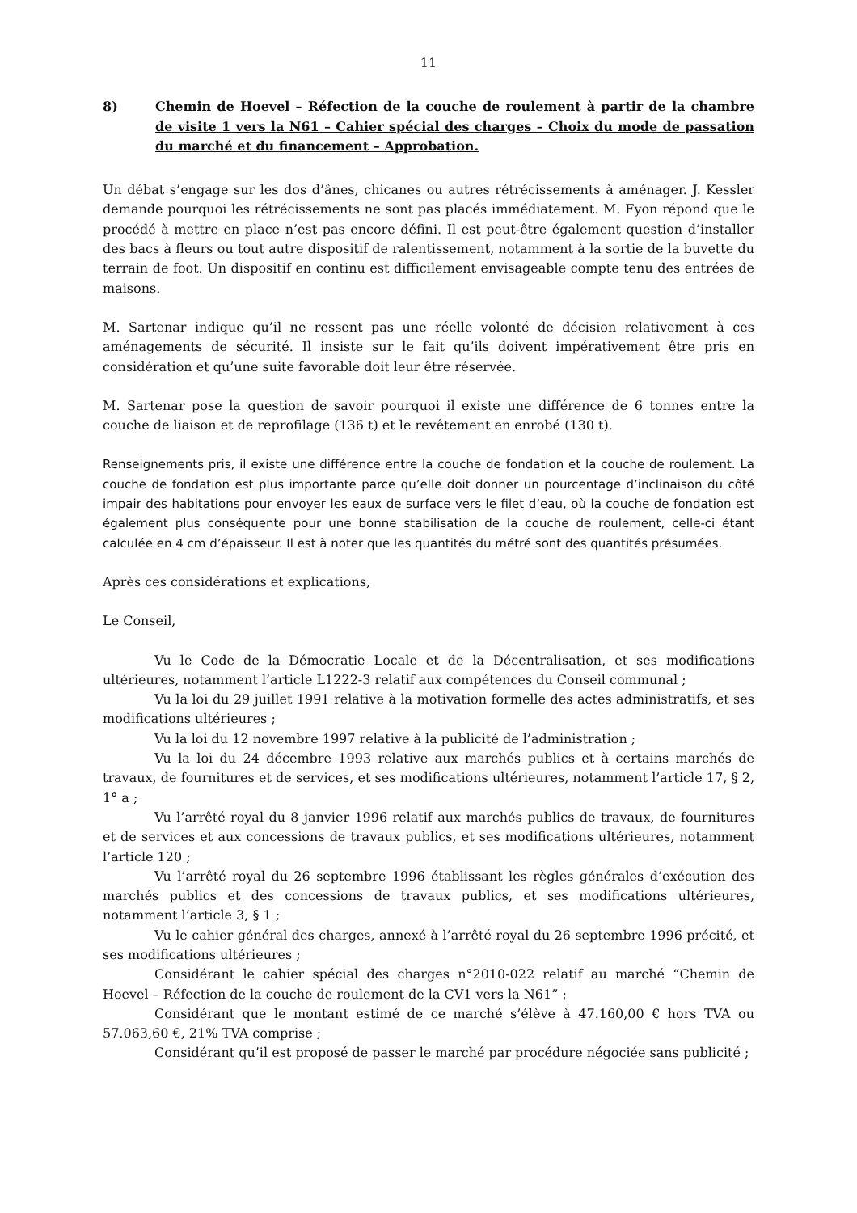11
8) Chemin de Hoevel – Réfection de la couche de roulement à partir de la chambre de visite 1 vers la N61 – Cahier spécial des charges – Choix du mode de passation du marché et du financement – Approbation.
Un débat s’engage sur les dos d’ânes, chicanes ou autres rétrécissements à aménager. J. Kessler demande pourquoi les rétrécissements ne sont pas placés immédiatement. M. Fyon répond que le procédé à mettre en place n’est pas encore défini. Il est peut-être également question d’installer des bacs à fleurs ou tout autre dispositif de ralentissement, notamment à la sortie de la buvette du terrain de foot. Un dispositif en continu est difficilement envisageable compte tenu des entrées de maisons.
M. Sartenar indique qu’il ne ressent pas une réelle volonté de décision relativement à ces aménagements de sécurité. Il insiste sur le fait qu’ils doivent impérativement être pris en considération et qu’une suite favorable doit leur être réservée.
M. Sartenar pose la question de savoir pourquoi il existe une différence de 6 tonnes entre la couche de liaison et de reprofilage (136 t) et le revêtement en enrobé (130 t).
Renseignements pris, il existe une différence entre la couche de fondation et la couche de roulement. La couche de fondation est plus importante parce qu’elle doit donner un pourcentage d’inclinaison du côté impair des habitations pour envoyer les eaux de surface vers le filet d’eau, où la couche de fondation est également plus conséquente pour une bonne stabilisation de la couche de roulement, celle-ci étant calculée en 4 cm d’épaisseur. Il est à noter que les quantités du métré sont des quantités présumées.
Après ces considérations et explications,
Le Conseil,
Vu le Code de la Démocratie Locale et de la Décentralisation, et ses modifications ultérieures, notamment l’article L1222-3 relatif aux compétences du Conseil communal ;
Vu la loi du 29 juillet 1991 relative à la motivation formelle des actes administratifs, et ses modifications ultérieures ;
Vu la loi du 12 novembre 1997 relative à la publicité de l’administration ;
Vu la loi du 24 décembre 1993 relative aux marchés publics et à certains marchés de travaux, de fournitures et de services, et ses modifications ultérieures, notamment l’article 17, § 2, 1° a ;
Vu l’arrêté royal du 8 janvier 1996 relatif aux marchés publics de travaux, de fournitures et de services et aux concessions de travaux publics, et ses modifications ultérieures, notamment l’article 120 ;
Vu l’arrêté royal du 26 septembre 1996 établissant les règles générales d’exécution des marchés publics et des concessions de travaux publics, et ses modifications ultérieures, notamment l’article 3, § 1 ;
Vu le cahier général des charges, annexé à l’arrêté royal du 26 septembre 1996 précité, et ses modifications ultérieures ;
Considérant le cahier spécial des charges n°2010-022 relatif au marché “Chemin de Hoevel – Réfection de la couche de roulement de la CV1 vers la N61” ;
Considérant que le montant estimé de ce marché s’élève à 47.160,00 € hors TVA ou 57.063,60 €, 21% TVA comprise ;
Considérant qu’il est proposé de passer le marché par procédure négociée sans publicité ;